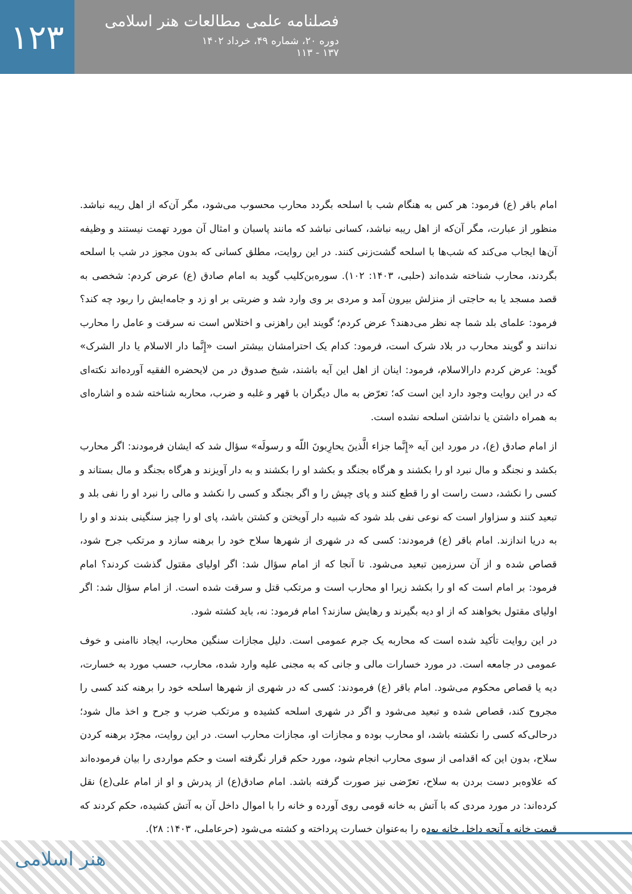۱۲۳
فصلنامه علمی مطالعات هنر اسلامی
دوره ۲۰، شماره ۴۹، خرداد ۱۴۰۲
۱۳۷ - ۱۱۳
امام باقر (ع) فرمود: هر کس به هنگام شب با اسلحه بگردد محارب محسوب می‌شود، مگر آن‌که از اهل ریبه نباشد. منظور از عبارت، مگر آن‌که از اهل ریبه نباشد، کسانی نباشد که مانند پاسبان و امثال آن مورد تهمت نیستند و وظیفه آن‌ها ایجاب می‌کند که شب‌ها با اسلحه گشت‌زنی کنند. در این روایت، مطلق کسانی که بدون مجوز در شب با اسلحه بگردند، محارب شناخته شده‌اند (حلبی، ۱۴۰۳: ۱۰۲). سوره‌بن‌کلیب گوید به امام صادق (ع) عرض کردم: شخصی به قصد مسجد یا به حاجتی از منزلش بیرون آمد و مردی بر وی وارد شد و ضربتی بر او زد و جامه‌ایش را ربود چه کند؟ فرمود: علمای بلد شما چه نظر می‌دهند؟ عرض کردم؛ گویند این راهزنی و اختلاس است نه سرقت و عامل را محارب ندانند و گویند محارب در بلاد شرک است، فرمود: کدام یک احترامشان بیشتر است «إِنَّما دار الاسلام یا دار الشرک» گوید: عرض کردم دارالاسلام، فرمود: اینان از اهل این آیه باشند، شیخ صدوق در من لایحضره الفقیه آورده‌اند نکته‌ای که در این روایت وجود دارد این است که؛ تعرّض به مال دیگران با قهر و غلبه و ضرب، محاربه شناخته شده و اشاره‌ای به همراه داشتن یا نداشتن اسلحه نشده است.
از امام صادق (ع)، در مورد این آیه «إِنَّما جزاء الَّذینَ یحارِبونَ اللّه و رسولَه» سؤال شد که ایشان فرمودند: اگر محارب بکشد و نجنگد و مال نبرد او را بکشند و هرگاه بجنگد و بکشد او را بکشند و به دار آویزند و هرگاه بجنگد و مال بستاند و کسی را نکشد، دست راست او را قطع کنند و پای چپش را و اگر بجنگد و کسی را نکشد و مالی را نبرد او را نفی بلد و تبعید کنند و سزاوار است که نوعی نفی بلد شود که شبیه دار آویختن و کشتن باشد، پای او را چیز سنگینی بندند و او را به دریا اندازند. امام باقر (ع) فرمودند: کسی که در شهری از شهرها سلاح خود را برهنه سازد و مرتکب جرح شود، قصاص شده و از آن سرزمین تبعید می‌شود. تا آنجا که از امام سؤال شد: اگر اولیای مقتول گذشت کردند؟ امام فرمود: بر امام است که او را بکشد زیرا او محارب است و مرتکب قتل و سرقت شده است. از امام سؤال شد: اگر اولیای مقتول بخواهند که از او دیه بگیرند و رهایش سازند؟ امام فرمود: نه، باید کشته شود.
در این روایت تأکید شده است که محاربه یک جرم عمومی است. دلیل مجازات سنگین محارب، ایجاد ناامنی و خوف عمومی در جامعه است. در مورد خسارات مالی و جانی که به مجنی علیه وارد شده، محارب، حسب مورد به خسارت، دیه یا قصاص محکوم می‌شود. امام باقر (ع) فرمودند: کسی که در شهری از شهرها اسلحه خود را برهنه کند کسی را مجروح کند، قصاص شده و تبعید می‌شود و اگر در شهری اسلحه کشیده و مرتکب ضرب و جرح و اخذ مال شود؛ درحالی‌که کسی را نکشته باشد، او محارب بوده و مجازات او، مجازات محارب است. در این روایت، مجرّد برهنه کردن سلاح، بدون این که اقدامی از سوی محارب انجام شود، مورد حکم قرار نگرفته است و حکم مواردی را بیان فرموده‌اند که علاوه‌بر دست بردن به سلاح، تعرّضی نیز صورت گرفته باشد. امام صادق(ع) از پدرش و او از امام علی(ع) نقل کرده‌اند: در مورد مردی که با آتش به خانه قومی روی آورده و خانه را با اموال داخل آن به آتش کشیده، حکم کردند که قیمت خانه و آنچه داخل خانه بوده را به‌عنوان خسارت پرداخته و کشته می‌شود (حرعاملی، ۱۴۰۳: ۲۸).
هنر اسلامی